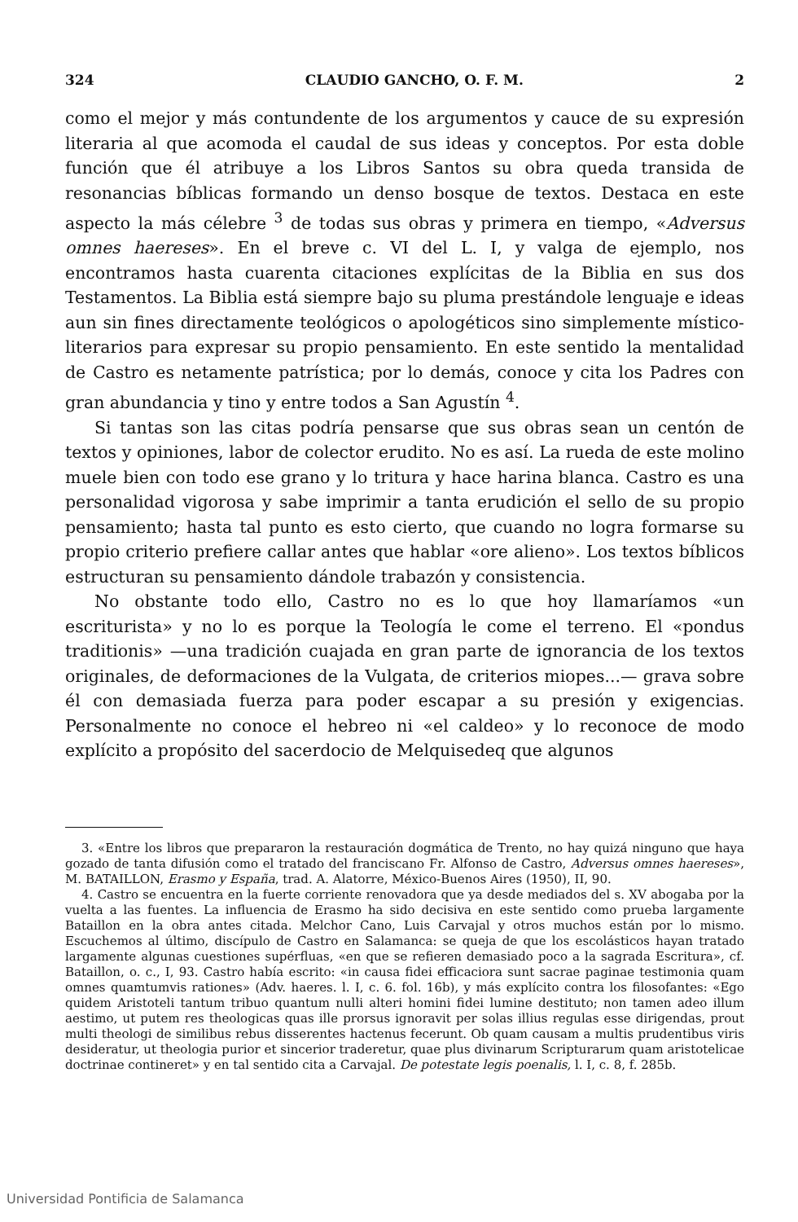324 CLAUDIO GANCHO, O. F. M. 2
como el mejor y más contundente de los argumentos y cauce de su expresión literaria al que acomoda el caudal de sus ideas y conceptos. Por esta doble función que él atribuye a los Libros Santos su obra queda transida de resonancias bíblicas formando un denso bosque de textos. Destaca en este aspecto la más célebre <sup>3</sup> de todas sus obras y primera en tiempo, «Adversus omnes haereses». En el breve c. VI del L. I, y valga de ejemplo, nos encontramos hasta cuarenta citaciones explícitas de la Biblia en sus dos Testamentos. La Biblia está siempre bajo su pluma prestándole lenguaje e ideas aun sin fines directamente teológicos o apologéticos sino simplemente místico-literarios para expresar su propio pensamiento. En este sentido la mentalidad de Castro es netamente patrística; por lo demás, conoce y cita los Padres con gran abundancia y tino y entre todos a San Agustín <sup>4</sup>.
Si tantas son las citas podría pensarse que sus obras sean un centón de textos y opiniones, labor de colector erudito. No es así. La rueda de este molino muele bien con todo ese grano y lo tritura y hace harina blanca. Castro es una personalidad vigorosa y sabe imprimir a tanta erudición el sello de su propio pensamiento; hasta tal punto es esto cierto, que cuando no logra formarse su propio criterio prefiere callar antes que hablar «ore alieno». Los textos bíblicos estructuran su pensamiento dándole trabazón y consistencia.
No obstante todo ello, Castro no es lo que hoy llamaríamos «un escriturista» y no lo es porque la Teología le come el terreno. El «pondus traditionis» —una tradición cuajada en gran parte de ignorancia de los textos originales, de deformaciones de la Vulgata, de criterios miopes...— grava sobre él con demasiada fuerza para poder escapar a su presión y exigencias. Personalmente no conoce el hebreo ni «el caldeo» y lo reconoce de modo explícito a propósito del sacerdocio de Melquisedeq que algunos
3. «Entre los libros que prepararon la restauración dogmática de Trento, no hay quizá ninguno que haya gozado de tanta difusión como el tratado del franciscano Fr. Alfonso de Castro, Adversus omnes haereses», M. BATAILLON, Erasmo y España, trad. A. Alatorre, México-Buenos Aires (1950), II, 90.
4. Castro se encuentra en la fuerte corriente renovadora que ya desde mediados del s. XV abogaba por la vuelta a las fuentes. La influencia de Erasmo ha sido decisiva en este sentido como prueba largamente Bataillon en la obra antes citada. Melchor Cano, Luis Carvajal y otros muchos están por lo mismo. Escuchemos al último, discípulo de Castro en Salamanca: se queja de que los escolásticos hayan tratado largamente algunas cuestiones supérfluas, «en que se refieren demasiado poco a la sagrada Escritura», cf. Bataillon, o. c., I, 93. Castro había escrito: «in causa fidei efficaciora sunt sacrae paginae testimonia quam omnes quamtumvis rationes» (Adv. haeres. l. I, c. 6. fol. 16b), y más explícito contra los filosofantes: «Ego quidem Aristoteli tantum tribuo quantum nulli alteri homini fidei lumine destituto; non tamen adeo illum aestimo, ut putem res theologicas quas ille prorsus ignoravit per solas illius regulas esse dirigendas, prout multi theologi de similibus rebus disserentes hactenus fecerunt. Ob quam causam a multis prudentibus viris desideratur, ut theologia purior et sincerior traderetur, quae plus divinarum Scripturarum quam aristotelicae doctrinae contineret» y en tal sentido cita a Carvajal. De potestate legis poenalis, l. I, c. 8, f. 285b.
Universidad Pontificia de Salamanca